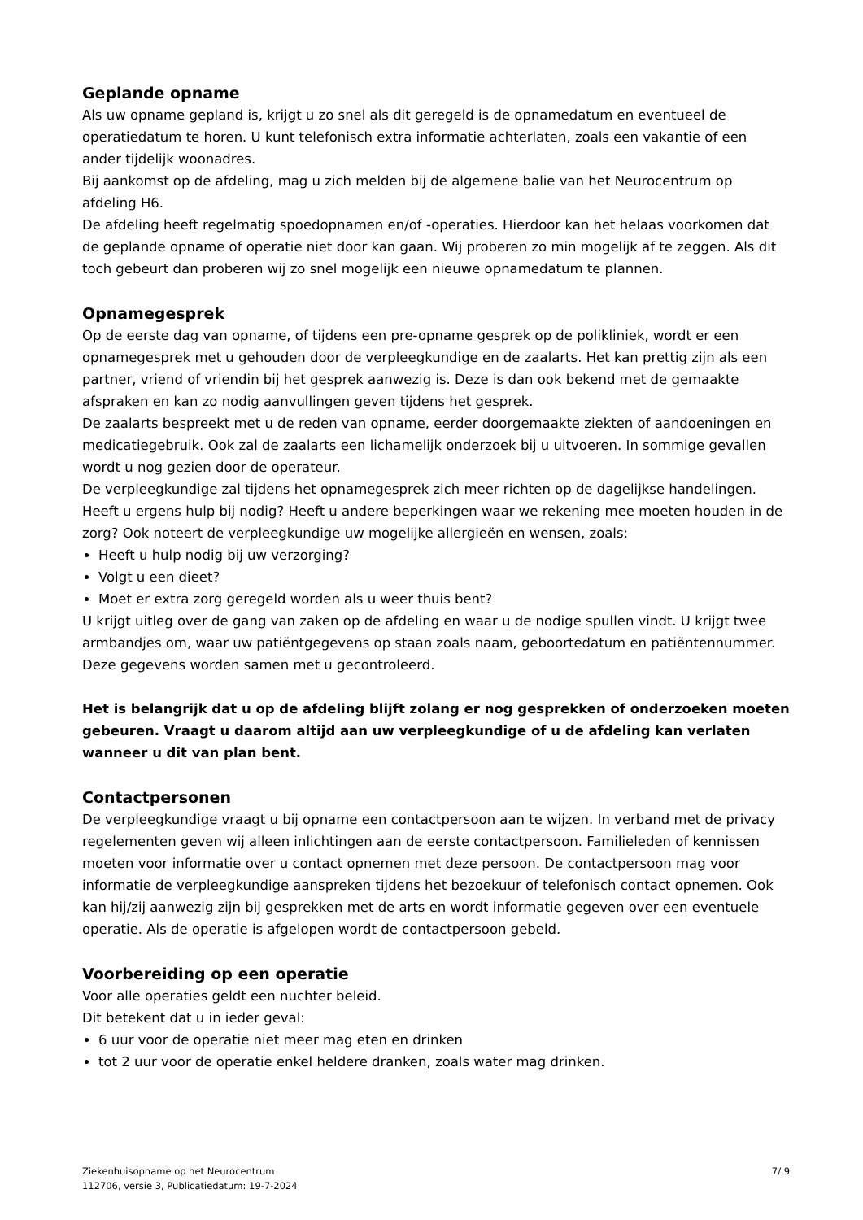Geplande opname
Als uw opname gepland is, krijgt u zo snel als dit geregeld is de opnamedatum en eventueel de operatiedatum te horen. U kunt telefonisch extra informatie achterlaten, zoals een vakantie of een ander tijdelijk woonadres.
Bij aankomst op de afdeling, mag u zich melden bij de algemene balie van het Neurocentrum op afdeling H6.
De afdeling heeft regelmatig spoedopnamen en/of -operaties. Hierdoor kan het helaas voorkomen dat de geplande opname of operatie niet door kan gaan. Wij proberen zo min mogelijk af te zeggen. Als dit toch gebeurt dan proberen wij zo snel mogelijk een nieuwe opnamedatum te plannen.
Opnamegesprek
Op de eerste dag van opname, of tijdens een pre-opname gesprek op de polikliniek, wordt er een opnamegesprek met u gehouden door de verpleegkundige en de zaalarts. Het kan prettig zijn als een partner, vriend of vriendin bij het gesprek aanwezig is. Deze is dan ook bekend met de gemaakte afspraken en kan zo nodig aanvullingen geven tijdens het gesprek.
De zaalarts bespreekt met u de reden van opname, eerder doorgemaakte ziekten of aandoeningen en medicatiegebruik. Ook zal de zaalarts een lichamelijk onderzoek bij u uitvoeren. In sommige gevallen wordt u nog gezien door de operateur.
De verpleegkundige zal tijdens het opnamegesprek zich meer richten op de dagelijkse handelingen. Heeft u ergens hulp bij nodig? Heeft u andere beperkingen waar we rekening mee moeten houden in de zorg? Ook noteert de verpleegkundige uw mogelijke allergieën en wensen, zoals:
Heeft u hulp nodig bij uw verzorging?
Volgt u een dieet?
Moet er extra zorg geregeld worden als u weer thuis bent?
U krijgt uitleg over de gang van zaken op de afdeling en waar u de nodige spullen vindt. U krijgt twee armbandjes om, waar uw patiëntgegevens op staan zoals naam, geboortedatum en patiëntennummer. Deze gegevens worden samen met u gecontroleerd.
Het is belangrijk dat u op de afdeling blijft zolang er nog gesprekken of onderzoeken moeten gebeuren. Vraagt u daarom altijd aan uw verpleegkundige of u de afdeling kan verlaten wanneer u dit van plan bent.
Contactpersonen
De verpleegkundige vraagt u bij opname een contactpersoon aan te wijzen. In verband met de privacy regelementen geven wij alleen inlichtingen aan de eerste contactpersoon. Familieleden of kennissen moeten voor informatie over u contact opnemen met deze persoon. De contactpersoon mag voor informatie de verpleegkundige aanspreken tijdens het bezoekuur of telefonisch contact opnemen. Ook kan hij/zij aanwezig zijn bij gesprekken met de arts en wordt informatie gegeven over een eventuele operatie. Als de operatie is afgelopen wordt de contactpersoon gebeld.
Voorbereiding op een operatie
Voor alle operaties geldt een nuchter beleid.
Dit betekent dat u in ieder geval:
6 uur voor de operatie niet meer mag eten en drinken
tot 2 uur voor de operatie enkel heldere dranken, zoals water mag drinken.
Ziekenhuisopname op het Neurocentrum
112706, versie 3, Publicatiedatum: 19-7-2024
7/ 9